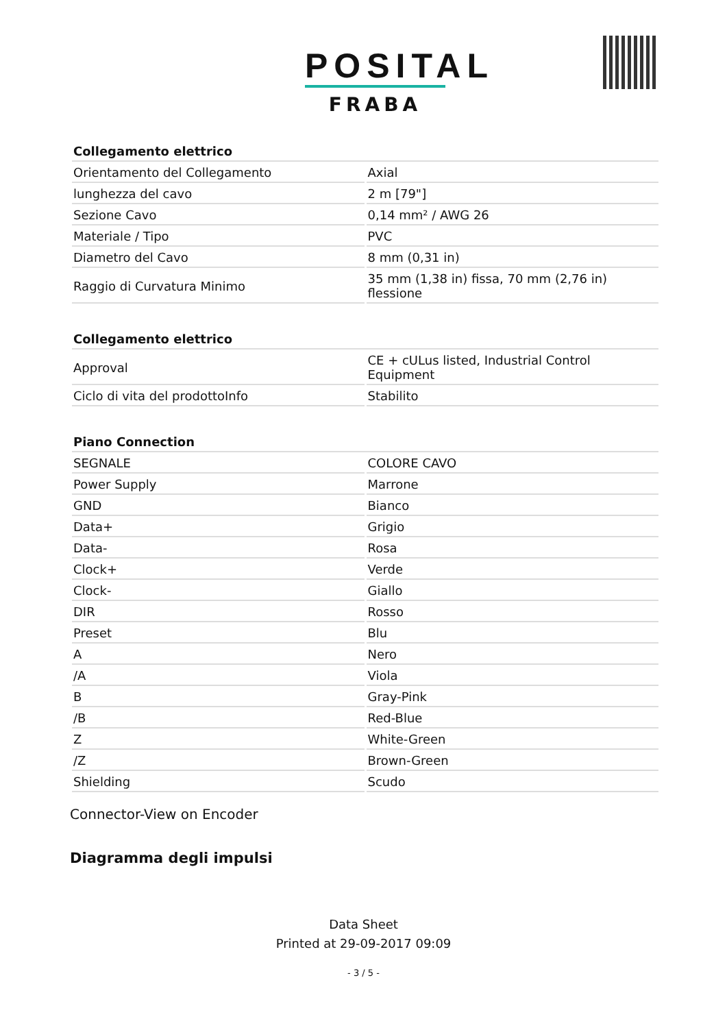POSITAL
FRABA
| Collegamento elettrico | |
| --- | --- |
| Orientamento del Collegamento | Axial |
| lunghezza del cavo | 2 m [79"] |
| Sezione Cavo | 0,14 mm² / AWG 26 |
| Materiale / Tipo | PVC |
| Diametro del Cavo | 8 mm (0,31 in) |
| Raggio di Curvatura Minimo | 35 mm (1,38 in) fissa, 70 mm (2,76 in) flessione |
| Collegamento elettrico | |
| --- | --- |
| Approval | CE + cULus listed, Industrial Control Equipment |
| Ciclo di vita del prodottoInfo | Stabilito |
| Piano Connection | |
| --- | --- |
| SEGNALE | COLORE CAVO |
| Power Supply | Marrone |
| GND | Bianco |
| Data+ | Grigio |
| Data- | Rosa |
| Clock+ | Verde |
| Clock- | Giallo |
| DIR | Rosso |
| Preset | Blu |
| A | Nero |
| /A | Viola |
| B | Gray-Pink |
| /B | Red-Blue |
| Z | White-Green |
| /Z | Brown-Green |
| Shielding | Scudo |
Connector-View on Encoder
Diagramma degli impulsi
Data Sheet
Printed at 29-09-2017 09:09
- 3 / 5 -